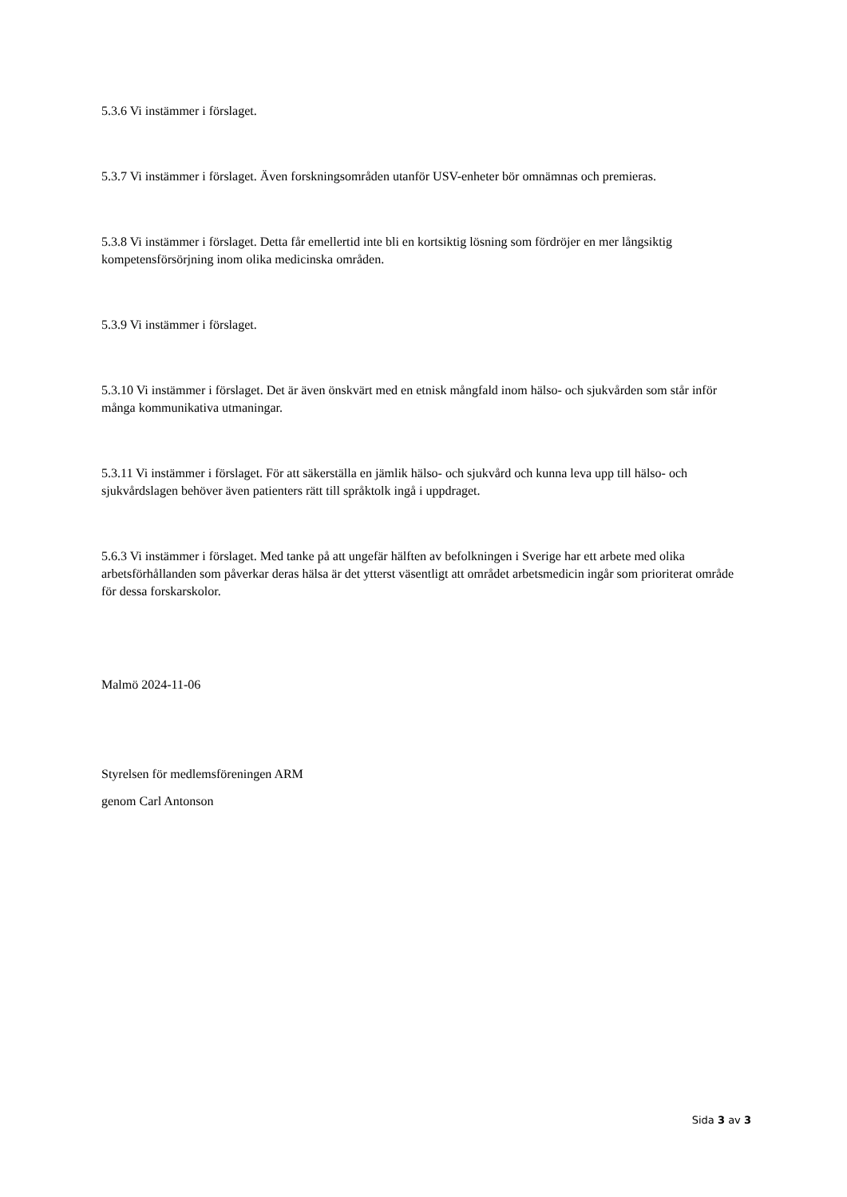5.3.6 Vi instämmer i förslaget.
5.3.7 Vi instämmer i förslaget. Även forskningsområden utanför USV-enheter bör omnämnas och premieras.
5.3.8 Vi instämmer i förslaget. Detta får emellertid inte bli en kortsiktig lösning som fördröjer en mer långsiktig kompetensförsörjning inom olika medicinska områden.
5.3.9 Vi instämmer i förslaget.
5.3.10 Vi instämmer i förslaget. Det är även önskvärt med en etnisk mångfald inom hälso- och sjukvården som står inför många kommunikativa utmaningar.
5.3.11 Vi instämmer i förslaget. För att säkerställa en jämlik hälso- och sjukvård och kunna leva upp till hälso- och sjukvårdslagen behöver även patienters rätt till språktolk ingå i uppdraget.
5.6.3 Vi instämmer i förslaget. Med tanke på att ungefär hälften av befolkningen i Sverige har ett arbete med olika arbetsförhållanden som påverkar deras hälsa är det ytterst väsentligt att området arbetsmedicin ingår som prioriterat område för dessa forskarskolor.
Malmö 2024-11-06
Styrelsen för medlemsföreningen ARM
genom Carl Antonson
Sida 3 av 3